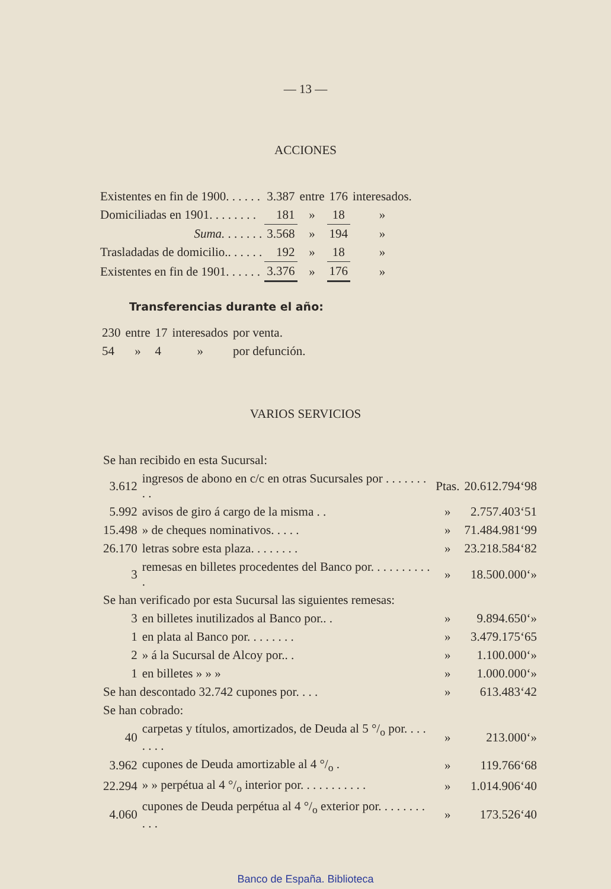— 13 —
ACCIONES
| Existentes en fin de 1900. . . . . . | 3.387 | entre | 176 | interesados. |
| Domiciliadas en 1901. . . . . . . . | 181 | » | 18 | » |
| Suma. . . . . . . | 3.568 | » | 194 | » |
| Trasladadas de domicilio.. . . . . . | 192 | » | 18 | » |
| Existentes en fin de 1901. . . . . . | 3.376 | » | 176 | » |
Transferencias durante el año:
| 230 | entre | 17 | interesados | por venta. |
| 54 | » | 4 | » | por defunción. |
VARIOS SERVICIOS
| Se han recibido en esta Sucursal: | | | |
| 3.612 | ingresos de abono en c/c en otras Sucursales por . . . . . . . . . | Ptas. | 20.612.794‘98 |
| 5.992 | avisos de giro á cargo de la misma . . | » | 2.757.403‘51 |
| 15.498 | » de cheques nominativos. . . . . | » | 71.484.981‘99 |
| 26.170 | letras sobre esta plaza. . . . . . . . | » | 23.218.584‘82 |
| 3 | remesas en billetes procedentes del Banco por. . . . . . . . . . . | » | 18.500.000‘» |
| Se han verificado por esta Sucursal las siguientes remesas: | | | |
| 3 | en billetes inutilizados al Banco por.. . | » | 9.894.650‘» |
| 1 | en plata al Banco por. . . . . . . . | » | 3.479.175‘65 |
| 2 | » á la Sucursal de Alcoy por.. . | » | 1.100.000‘» |
| 1 | en billetes » » » | » | 1.000.000‘» |
| Se han descontado 32.742 cupones por. . . . | | » | 613.483‘42 |
| Se han cobrado: | | | |
| 40 | carpetas y títulos, amortizados, de Deuda al 5 °/<sub>o</sub> por. . . . . . . . | » | 213.000‘» |
| 3.962 | cupones de Deuda amortizable al 4 °/<sub>o</sub> . | » | 119.766‘68 |
| 22.294 | » » perpétua al 4 °/<sub>o</sub> interior por. . . . . . . . . . . | » | 1.014.906‘40 |
| 4.060 | cupones de Deuda perpétua al 4 °/<sub>o</sub> exterior por. . . . . . . . . . . | » | 173.526‘40 |
Banco de España. Biblioteca